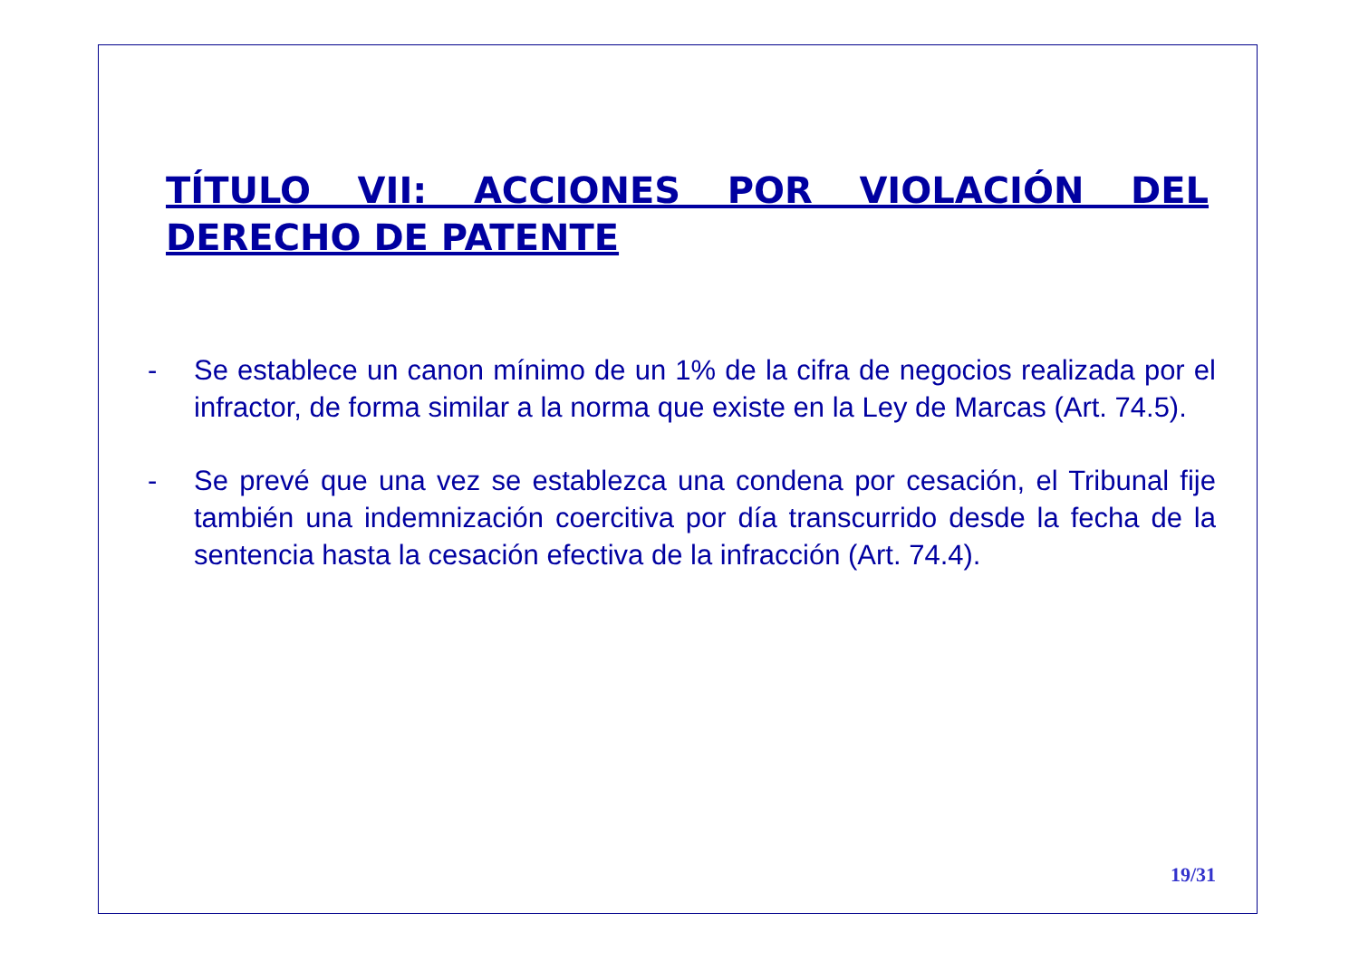TÍTULO VII: ACCIONES POR VIOLACIÓN DEL DERECHO DE PATENTE
- Se establece un canon mínimo de un 1% de la cifra de negocios realizada por el infractor, de forma similar a la norma que existe en la Ley de Marcas (Art. 74.5).
- Se prevé que una vez se establezca una condena por cesación, el Tribunal fije también una indemnización coercitiva por día transcurrido desde la fecha de la sentencia hasta la cesación efectiva de la infracción (Art. 74.4).
19/31